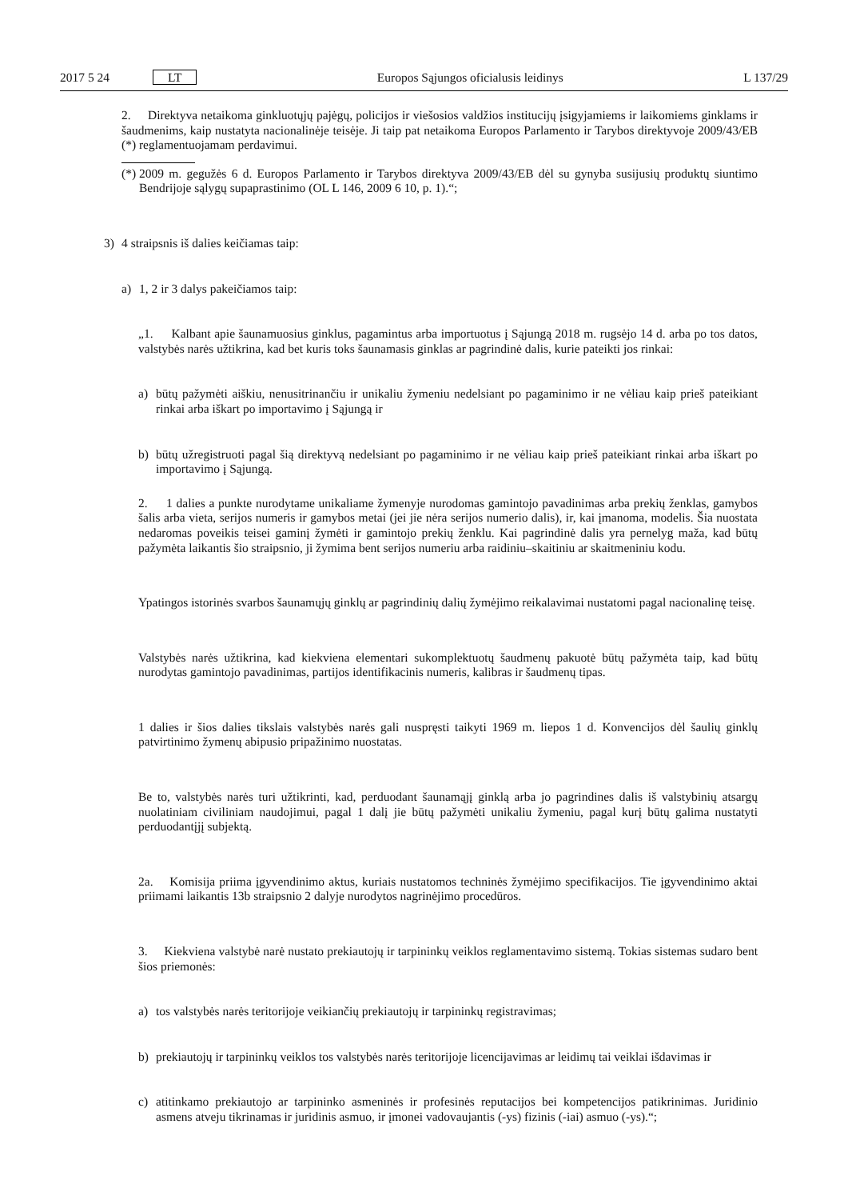2017 5 24 LT Europos Sąjungos oficialusis leidinys L 137/29
2. Direktyva netaikoma ginkluotųjų pajėgų, policijos ir viešosios valdžios institucijų įsigyjamiems ir laikomiems ginklams ir šaudmenims, kaip nustatyta nacionalinėje teisėje. Ji taip pat netaikoma Europos Parlamento ir Tarybos direktyvoje 2009/43/EB (*) reglamentuojamam perdavimui.
(*)
2009 m. gegužės 6 d. Europos Parlamento ir Tarybos direktyva 2009/43/EB dėl su gynyba susijusių produktų siuntimo Bendrijoje sąlygų supaprastinimo (OL L 146, 2009 6 10, p. 1).“;
3) 4 straipsnis iš dalies keičiamas taip:
a) 1, 2 ir 3 dalys pakeičiamos taip:
„1. Kalbant apie šaunamuosius ginklus, pagamintus arba importuotus į Sąjungą 2018 m. rugsėjo 14 d. arba po tos datos, valstybės narės užtikrina, kad bet kuris toks šaunamasis ginklas ar pagrindinė dalis, kurie pateikti jos rinkai:
a) būtų pažymėti aiškiu, nenusitrinančiu ir unikaliu žymeniu nedelsiant po pagaminimo ir ne vėliau kaip prieš pateikiant rinkai arba iškart po importavimo į Sąjungą ir
b) būtų užregistruoti pagal šią direktyvą nedelsiant po pagaminimo ir ne vėliau kaip prieš pateikiant rinkai arba iškart po importavimo į Sąjungą.
2. 1 dalies a punkte nurodytame unikaliame žymenyje nurodomas gamintojo pavadinimas arba prekių ženklas, gamybos šalis arba vieta, serijos numeris ir gamybos metai (jei jie nėra serijos numerio dalis), ir, kai įmanoma, modelis. Šia nuostata nedaromas poveikis teisei gaminį žymėti ir gamintojo prekių ženklu. Kai pagrindinė dalis yra pernelyg maža, kad būtų pažymėta laikantis šio straipsnio, ji žymima bent serijos numeriu arba raidiniu–skaitiniu ar skaitmeniniu kodu.
Ypatingos istorinės svarbos šaunamųjų ginklų ar pagrindinių dalių žymėjimo reikalavimai nustatomi pagal nacionalinę teisę.
Valstybės narės užtikrina, kad kiekviena elementari sukomplektuotų šaudmenų pakuotė būtų pažymėta taip, kad būtų nurodytas gamintojo pavadinimas, partijos identifikacinis numeris, kalibras ir šaudmenų tipas.
1 dalies ir šios dalies tikslais valstybės narės gali nuspręsti taikyti 1969 m. liepos 1 d. Konvencijos dėl šaulių ginklų patvirtinimo žymenų abipusio pripažinimo nuostatas.
Be to, valstybės narės turi užtikrinti, kad, perduodant šaunamąjį ginklą arba jo pagrindines dalis iš valstybinių atsargų nuolatiniam civiliniam naudojimui, pagal 1 dalį jie būtų pažymėti unikaliu žymeniu, pagal kurį būtų galima nustatyti perduodantįjį subjektą.
2a. Komisija priima įgyvendinimo aktus, kuriais nustatomos techninės žymėjimo specifikacijos. Tie įgyvendinimo aktai priimami laikantis 13b straipsnio 2 dalyje nurodytos nagrinėjimo procedūros.
3. Kiekviena valstybė narė nustato prekiautojų ir tarpininkų veiklos reglamentavimo sistemą. Tokias sistemas sudaro bent šios priemonės:
a) tos valstybės narės teritorijoje veikiančių prekiautojų ir tarpininkų registravimas;
b) prekiautojų ir tarpininkų veiklos tos valstybės narės teritorijoje licencijavimas ar leidimų tai veiklai išdavimas ir
c) atitinkamo prekiautojo ar tarpininko asmeninės ir profesinės reputacijos bei kompetencijos patikrinimas. Juridinio asmens atveju tikrinamas ir juridinis asmuo, ir įmonei vadovaujantis (-ys) fizinis (-iai) asmuo (-ys).“;